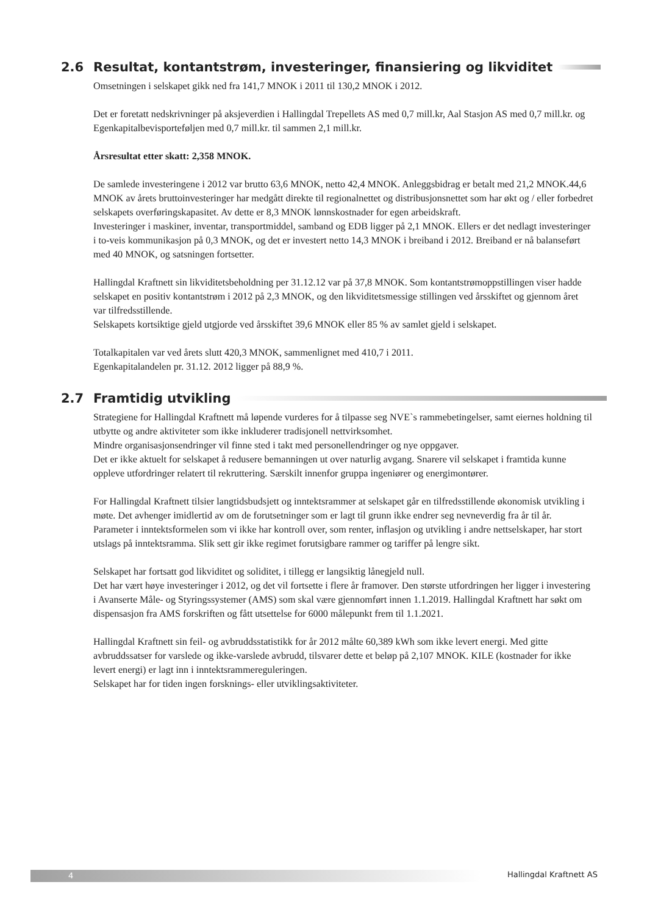2.6 Resultat, kontantstrøm, investeringer, finansiering og likviditet
Omsetningen i selskapet gikk ned fra 141,7 MNOK i 2011 til 130,2 MNOK i 2012.
Det er foretatt nedskrivninger på aksjeverdien i Hallingdal Trepellets AS med 0,7 mill.kr, Aal Stasjon AS med 0,7 mill.kr. og Egenkapitalbevisporteføljen med 0,7 mill.kr. til sammen 2,1 mill.kr.
Årsresultat etter skatt: 2,358 MNOK.
De samlede investeringene i 2012 var brutto 63,6 MNOK, netto 42,4 MNOK. Anleggsbidrag er betalt med 21,2 MNOK.44,6 MNOK av årets bruttoinvesteringer har medgått direkte til regionalnettet og distribusjonsnettet som har økt og / eller forbedret selskapets overføringskapasitet. Av dette er 8,3 MNOK lønnskostnader for egen arbeidskraft.
Investeringer i maskiner, inventar, transportmiddel, samband og EDB ligger på 2,1 MNOK. Ellers er det nedlagt investeringer i to-veis kommunikasjon på 0,3 MNOK, og det er investert netto 14,3 MNOK i breiband i 2012. Breiband er nå balanseført med 40 MNOK, og satsningen fortsetter.
Hallingdal Kraftnett sin likviditetsbeholdning per 31.12.12 var på 37,8 MNOK. Som kontantstrømoppstillingen viser hadde selskapet en positiv kontantstrøm i 2012 på 2,3 MNOK, og den likviditetsmessige stillingen ved årsskiftet og gjennom året var tilfredsstillende.
Selskapets kortsiktige gjeld utgjorde ved årsskiftet 39,6 MNOK eller 85 % av samlet gjeld i selskapet.
Totalkapitalen var ved årets slutt 420,3 MNOK, sammenlignet med 410,7 i 2011.
Egenkapitalandelen pr. 31.12. 2012 ligger på 88,9 %.
2.7 Framtidig utvikling
Strategiene for Hallingdal Kraftnett må løpende vurderes for å tilpasse seg NVE`s rammebetingelser, samt eiernes holdning til utbytte og andre aktiviteter som ikke inkluderer tradisjonell nettvirksomhet.
Mindre organisasjonsendringer vil finne sted i takt med personellendringer og nye oppgaver.
Det er ikke aktuelt for selskapet å redusere bemanningen ut over naturlig avgang. Snarere vil selskapet i framtida kunne oppleve utfordringer relatert til rekruttering. Særskilt innenfor gruppa ingeniører og energimontører.
For Hallingdal Kraftnett tilsier langtidsbudsjett og inntektsrammer at selskapet går en tilfredsstillende økonomisk utvikling i møte. Det avhenger imidlertid av om de forutsetninger som er lagt til grunn ikke endrer seg nevneverdig fra år til år. Parameter i inntektsformelen som vi ikke har kontroll over, som renter, inflasjon og utvikling i andre nettselskaper, har stort utslags på inntektsramma. Slik sett gir ikke regimet forutsigbare rammer og tariffer på lengre sikt.
Selskapet har fortsatt god likviditet og soliditet, i tillegg er langsiktig lånegjeld null.
Det har vært høye investeringer i 2012, og det vil fortsette i flere år framover. Den største utfordringen her ligger i investering i Avanserte Måle- og Styringssystemer (AMS) som skal være gjennomført innen 1.1.2019. Hallingdal Kraftnett har søkt om dispensasjon fra AMS forskriften og fått utsettelse for 6000 målepunkt frem til 1.1.2021.
Hallingdal Kraftnett sin feil- og avbruddsstatistikk for år 2012 målte 60,389 kWh som ikke levert energi. Med gitte avbruddssatser for varslede og ikke-varslede avbrudd, tilsvarer dette et beløp på 2,107 MNOK. KILE (kostnader for ikke levert energi) er lagt inn i inntektsrammereguleringen.
Selskapet har for tiden ingen forsknings- eller utviklingsaktiviteter.
4
Hallingdal Kraftnett AS